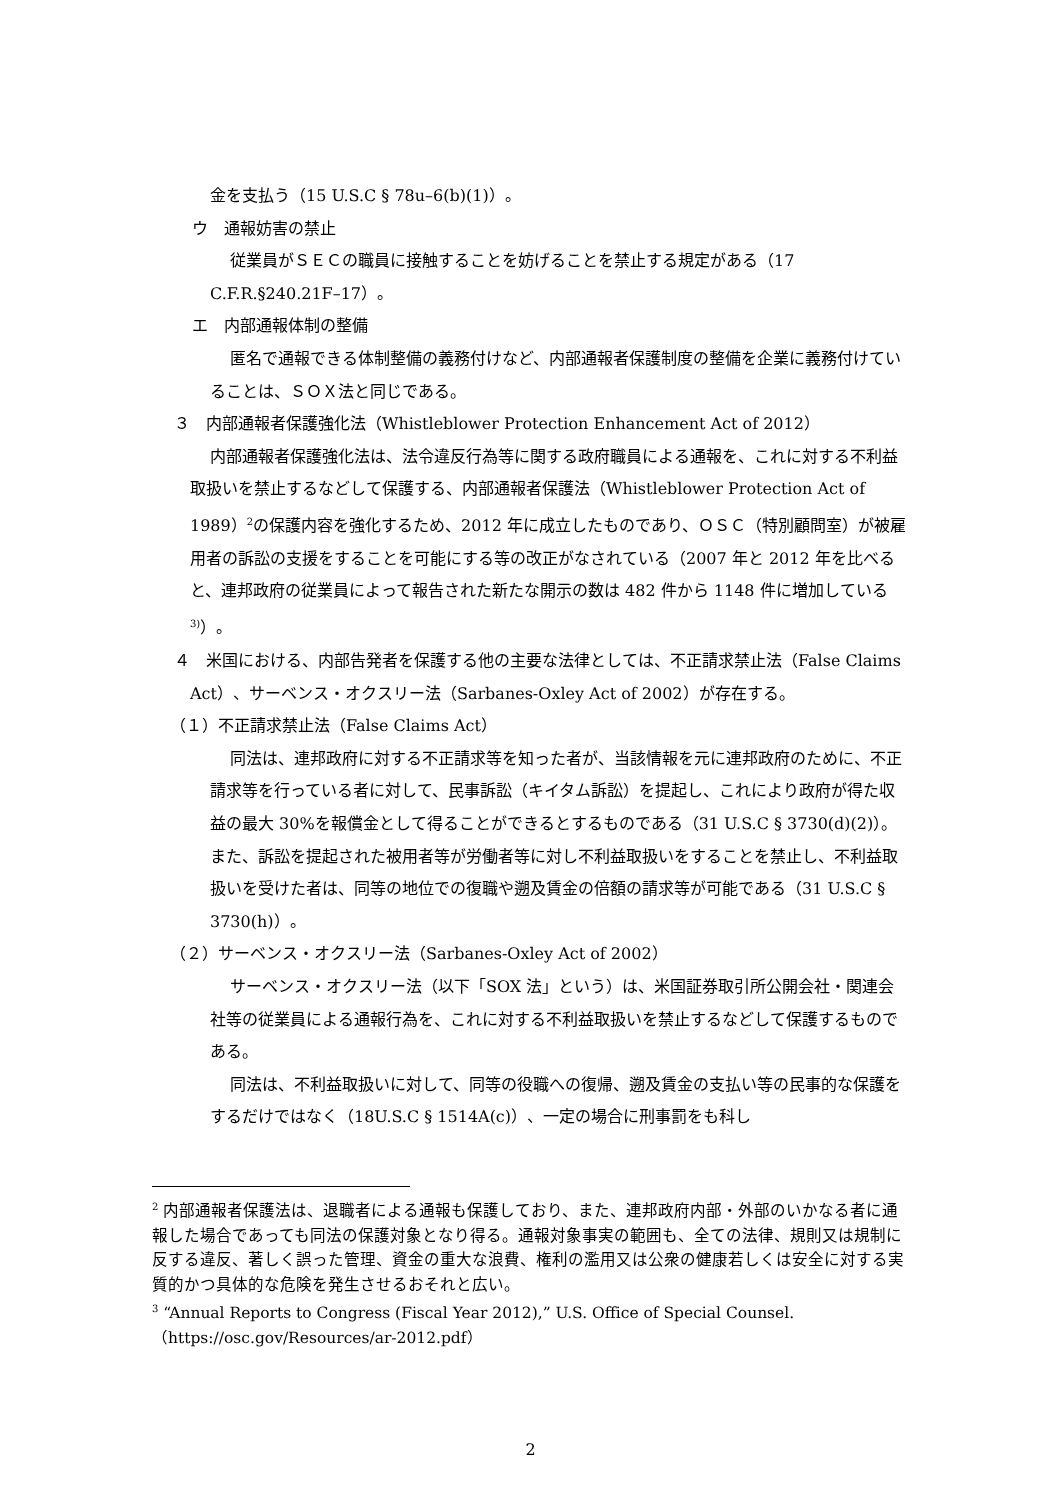金を支払う（15 U.S.C § 78u–6(b)(1)）。
ウ　通報妨害の禁止
従業員がＳＥＣの職員に接触することを妨げることを禁止する規定がある（17 C.F.R.§240.21F–17）。
エ　内部通報体制の整備
匿名で通報できる体制整備の義務付けなど、内部通報者保護制度の整備を企業に義務付けていることは、ＳＯＸ法と同じである。
３　内部通報者保護強化法（Whistleblower Protection Enhancement Act of 2012）
内部通報者保護強化法は、法令違反行為等に関する政府職員による通報を、これに対する不利益取扱いを禁止するなどして保護する、内部通報者保護法（Whistleblower Protection Act of 1989）<sup>2</sup>の保護内容を強化するため、2012 年に成立したものであり、ＯＳＣ（特別顧問室）が被雇用者の訴訟の支援をすることを可能にする等の改正がなされている（2007 年と 2012 年を比べると、連邦政府の従業員によって報告された新たな開示の数は 482 件から 1148 件に増加している<sup>3)</sup>）。
４　米国における、内部告発者を保護する他の主要な法律としては、不正請求禁止法（False Claims Act）、サーベンス・オクスリー法（Sarbanes-Oxley Act of 2002）が存在する。
（１）不正請求禁止法（False Claims Act）
同法は、連邦政府に対する不正請求等を知った者が、当該情報を元に連邦政府のために、不正請求等を行っている者に対して、民事訴訟（キイタム訴訟）を提起し、これにより政府が得た収益の最大 30%を報償金として得ることができるとするものである（31 U.S.C § 3730(d)(2)）。また、訴訟を提起された被用者等が労働者等に対し不利益取扱いをすることを禁止し、不利益取扱いを受けた者は、同等の地位での復職や遡及賃金の倍額の請求等が可能である（31 U.S.C § 3730(h)）。
（２）サーベンス・オクスリー法（Sarbanes-Oxley Act of 2002）
サーベンス・オクスリー法（以下「SOX 法」という）は、米国証券取引所公開会社・関連会社等の従業員による通報行為を、これに対する不利益取扱いを禁止するなどして保護するものである。
同法は、不利益取扱いに対して、同等の役職への復帰、遡及賃金の支払い等の民事的な保護をするだけではなく（18U.S.C § 1514A(c)）、一定の場合に刑事罰をも科し
<sup>2</sup> 内部通報者保護法は、退職者による通報も保護しており、また、連邦政府内部・外部のいかなる者に通報した場合であっても同法の保護対象となり得る。通報対象事実の範囲も、全ての法律、規則又は規制に反する違反、著しく誤った管理、資金の重大な浪費、権利の濫用又は公衆の健康若しくは安全に対する実質的かつ具体的な危険を発生させるおそれと広い。
<sup>3</sup> “Annual Reports to Congress (Fiscal Year 2012),” U.S. Office of Special Counsel.（https://osc.gov/Resources/ar-2012.pdf）
2